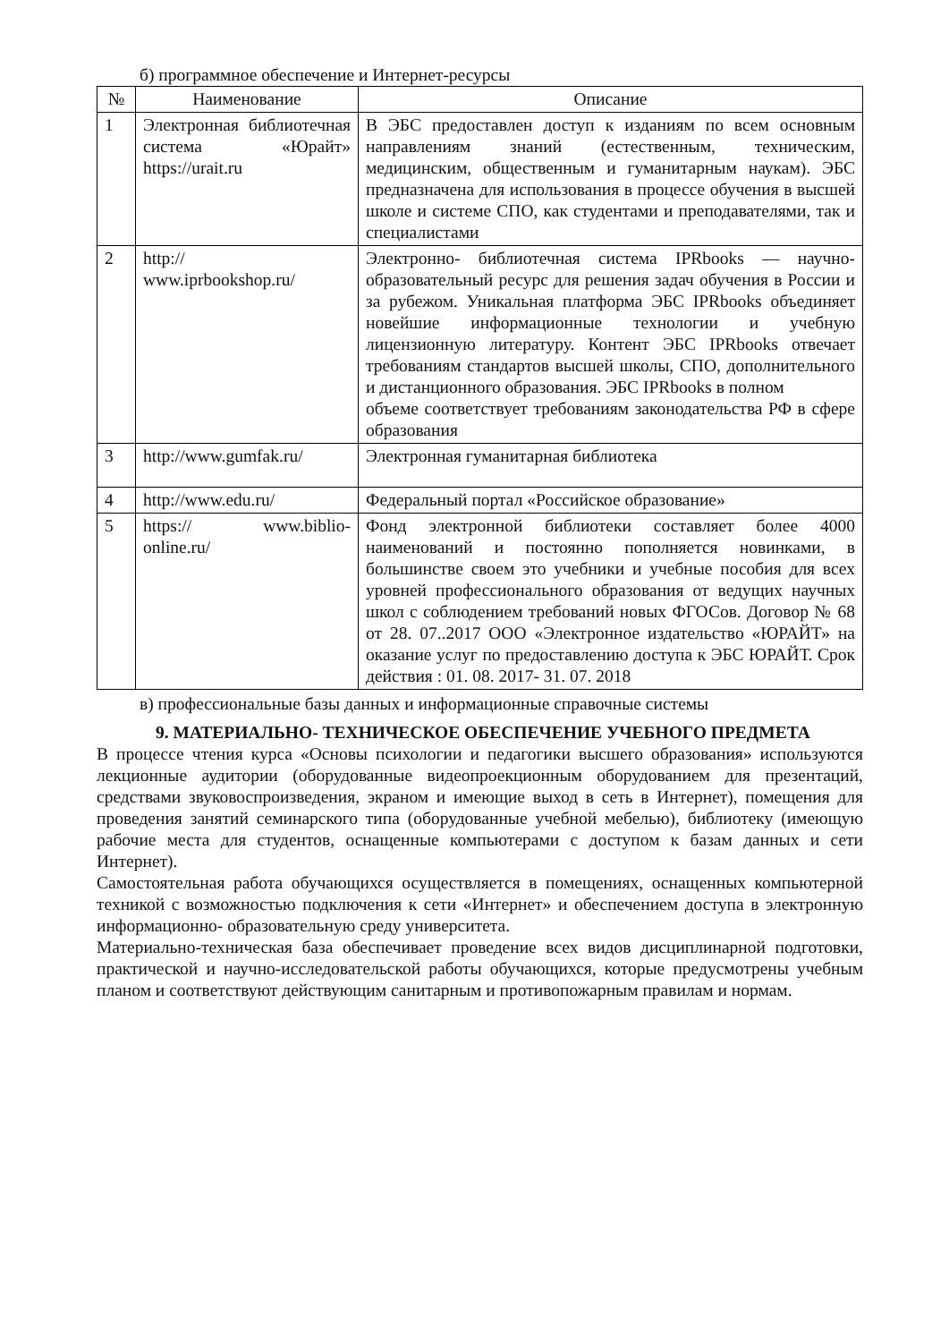б) программное обеспечение и Интернет-ресурсы
| № | Наименование | Описание |
| --- | --- | --- |
| 1 | Электронная библиотечная система «Юрайт» https://urait.ru | В ЭБС предоставлен доступ к изданиям по всем основным направлениям знаний (естественным, техническим, медицинским, общественным и гуманитарным наукам). ЭБС предназначена для использования в процессе обучения в высшей школе и системе СПО, как студентами и преподавателями, так и специалистами |
| 2 | http:// www.iprbookshop.ru/ | Электронно- библиотечная система IPRbooks — научно- образовательный ресурс для решения задач обучения в России и за рубежом. Уникальная платформа ЭБС IPRbooks объединяет новейшие информационные технологии и учебную лицензионную литературу. Контент ЭБС IPRbooks отвечает требованиям стандартов высшей школы, СПО, дополнительного и дистанционного образования. ЭБС IPRbooks в полном объеме соответствует требованиям законодательства РФ в сфере образования |
| 3 | http://www.gumfak.ru/ | Электронная гуманитарная библиотека |
| 4 | http://www.edu.ru/ | Федеральный портал «Российское образование» |
| 5 | https:// www.biblio-online.ru/ | Фонд электронной библиотеки составляет более 4000 наименований и постоянно пополняется новинками, в большинстве своем это учебники и учебные пособия для всех уровней профессионального образования от ведущих научных школ с соблюдением требований новых ФГОСов. Договор № 68 от 28. 07..2017 ООО «Электронное издательство «ЮРАЙТ» на оказание услуг по предоставлению доступа к ЭБС ЮРАЙТ. Срок действия : 01. 08. 2017- 31. 07. 2018 |
в) профессиональные базы данных и информационные справочные системы
9. МАТЕРИАЛЬНО- ТЕХНИЧЕСКОЕ ОБЕСПЕЧЕНИЕ УЧЕБНОГО ПРЕДМЕТА
В процессе чтения курса «Основы психологии и педагогики высшего образования» используются лекционные аудитории (оборудованные видеопроекционным оборудованием для презентаций, средствами звуковоспроизведения, экраном и имеющие выход в сеть в Интернет), помещения для проведения занятий семинарского типа (оборудованные учебной мебелью), библиотеку (имеющую рабочие места для студентов, оснащенные компьютерами с доступом к базам данных и сети Интернет).
Самостоятельная работа обучающихся осуществляется в помещениях, оснащенных компьютерной техникой с возможностью подключения к сети «Интернет» и обеспечением доступа в электронную информационно- образовательную среду университета.
Материально-техническая база обеспечивает проведение всех видов дисциплинарной подготовки, практической и научно-исследовательской работы обучающихся, которые предусмотрены учебным планом и соответствуют действующим санитарным и противопожарным правилам и нормам.